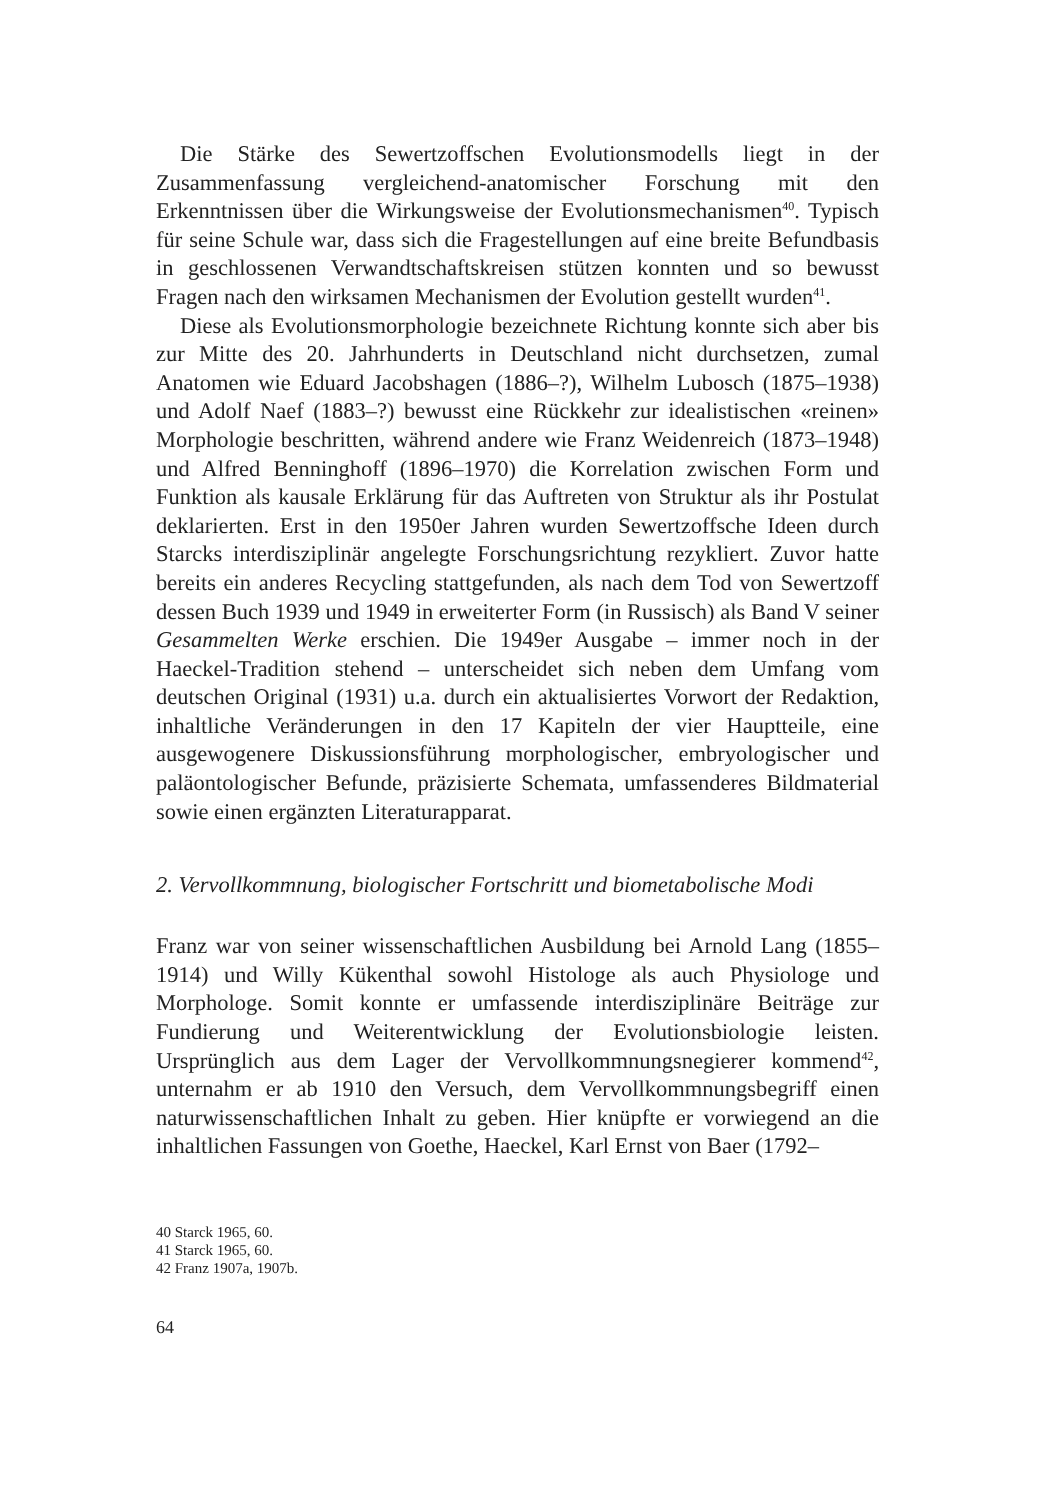Die Stärke des Sewertzoffschen Evolutionsmodells liegt in der Zusammenfassung vergleichend-anatomischer Forschung mit den Erkenntnissen über die Wirkungsweise der Evolutionsmechanismen<sup>40</sup>. Typisch für seine Schule war, dass sich die Fragestellungen auf eine breite Befundbasis in geschlossenen Verwandtschaftskreisen stützen konnten und so bewusst Fragen nach den wirksamen Mechanismen der Evolution gestellt wurden<sup>41</sup>.
Diese als Evolutionsmorphologie bezeichnete Richtung konnte sich aber bis zur Mitte des 20. Jahrhunderts in Deutschland nicht durchsetzen, zumal Anatomen wie Eduard Jacobshagen (1886–?), Wilhelm Lubosch (1875–1938) und Adolf Naef (1883–?) bewusst eine Rückkehr zur idealistischen «reinen» Morphologie beschritten, während andere wie Franz Weidenreich (1873–1948) und Alfred Benninghoff (1896–1970) die Korrelation zwischen Form und Funktion als kausale Erklärung für das Auftreten von Struktur als ihr Postulat deklarierten. Erst in den 1950er Jahren wurden Sewertzoffsche Ideen durch Starcks interdisziplinär angelegte Forschungsrichtung rezykliert. Zuvor hatte bereits ein anderes Recycling stattgefunden, als nach dem Tod von Sewertzoff dessen Buch 1939 und 1949 in erweiterter Form (in Russisch) als Band V seiner Gesammelten Werke erschien. Die 1949er Ausgabe – immer noch in der Haeckel-Tradition stehend – unterscheidet sich neben dem Umfang vom deutschen Original (1931) u.a. durch ein aktualisiertes Vorwort der Redaktion, inhaltliche Veränderungen in den 17 Kapiteln der vier Hauptteile, eine ausgewogenere Diskussionsführung morphologischer, embryologischer und paläontologischer Befunde, präzisierte Schemata, umfassenderes Bildmaterial sowie einen ergänzten Literaturapparat.
2. Vervollkommnung, biologischer Fortschritt und biometabolische Modi
Franz war von seiner wissenschaftlichen Ausbildung bei Arnold Lang (1855–1914) und Willy Kükenthal sowohl Histologe als auch Physiologe und Morphologe. Somit konnte er umfassende interdisziplinäre Beiträge zur Fundierung und Weiterentwicklung der Evolutionsbiologie leisten. Ursprünglich aus dem Lager der Vervollkommnungsnegierer kommend<sup>42</sup>, unternahm er ab 1910 den Versuch, dem Vervollkommnungsbegriff einen naturwissenschaftlichen Inhalt zu geben. Hier knüpfte er vorwiegend an die inhaltlichen Fassungen von Goethe, Haeckel, Karl Ernst von Baer (1792–
40 Starck 1965, 60.
41 Starck 1965, 60.
42 Franz 1907a, 1907b.
64